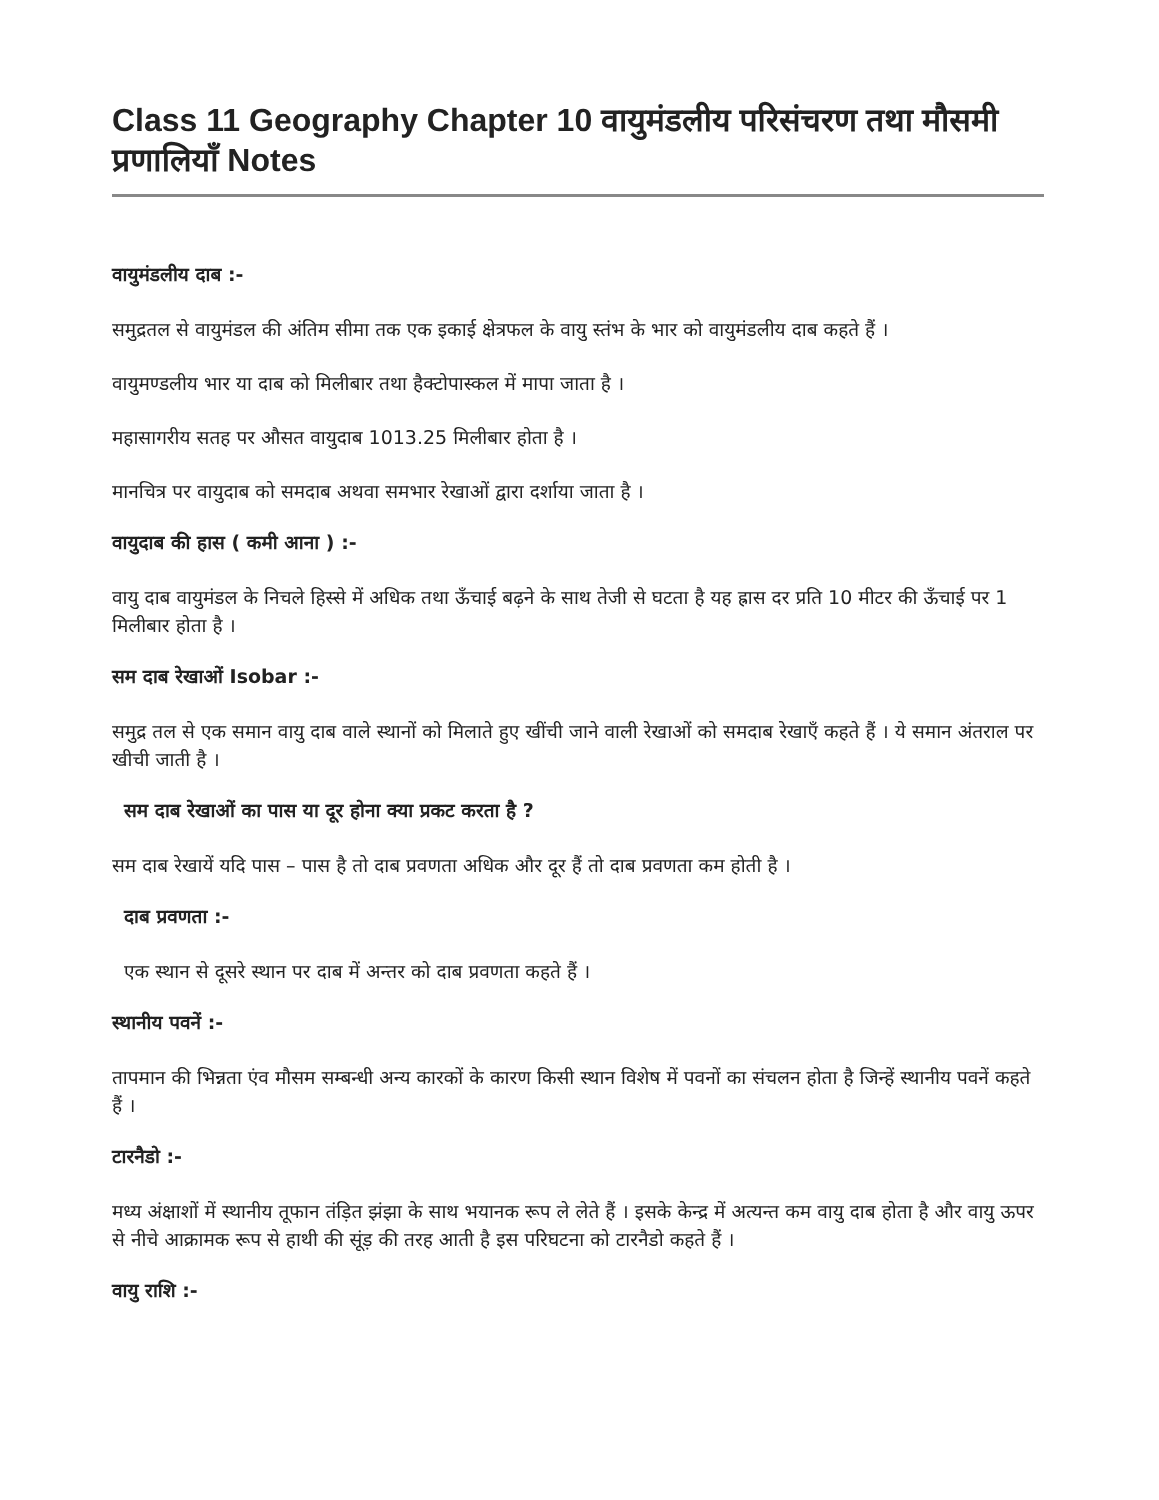Class 11 Geography Chapter 10 वायुमंडलीय परिसंचरण तथा मौसमी प्रणालियाँ Notes
वायुमंडलीय दाब :-
समुद्रतल से वायुमंडल की अंतिम सीमा तक एक इकाई क्षेत्रफल के वायु स्तंभ के भार को वायुमंडलीय दाब कहते हैं ।
वायुमण्डलीय भार या दाब को मिलीबार तथा हैक्टोपास्कल में मापा जाता है ।
महासागरीय सतह पर औसत वायुदाब 1013.25 मिलीबार होता है ।
मानचित्र पर वायुदाब को समदाब अथवा समभार रेखाओं द्वारा दर्शाया जाता है ।
वायुदाब की हास ( कमी आना ) :-
वायु दाब वायुमंडल के निचले हिस्से में अधिक तथा ऊँचाई बढ़ने के साथ तेजी से घटता है यह ह्रास दर प्रति 10 मीटर की ऊँचाई पर 1 मिलीबार होता है ।
सम दाब रेखाओं Isobar :-
समुद्र तल से एक समान वायु दाब वाले स्थानों को मिलाते हुए खींची जाने वाली रेखाओं को समदाब रेखाएँ कहते हैं । ये समान अंतराल पर खीची जाती है ।
सम दाब रेखाओं का पास या दूर होना क्या प्रकट करता है ?
सम दाब रेखायें यदि पास – पास है तो दाब प्रवणता अधिक और दूर हैं तो दाब प्रवणता कम होती है ।
दाब प्रवणता :-
एक स्थान से दूसरे स्थान पर दाब में अन्तर को दाब प्रवणता कहते हैं ।
स्थानीय पवनें :-
तापमान की भिन्नता एंव मौसम सम्बन्धी अन्य कारकों के कारण किसी स्थान विशेष में पवनों का संचलन होता है जिन्हें स्थानीय पवनें कहते हैं ।
टारनैडो :-
मध्य अंक्षाशों में स्थानीय तूफान तंड़ित झंझा के साथ भयानक रूप ले लेते हैं । इसके केन्द्र में अत्यन्त कम वायु दाब होता है और वायु ऊपर से नीचे आक्रामक रूप से हाथी की सूंड़ की तरह आती है इस परिघटना को टारनैडो कहते हैं ।
वायु राशि :-